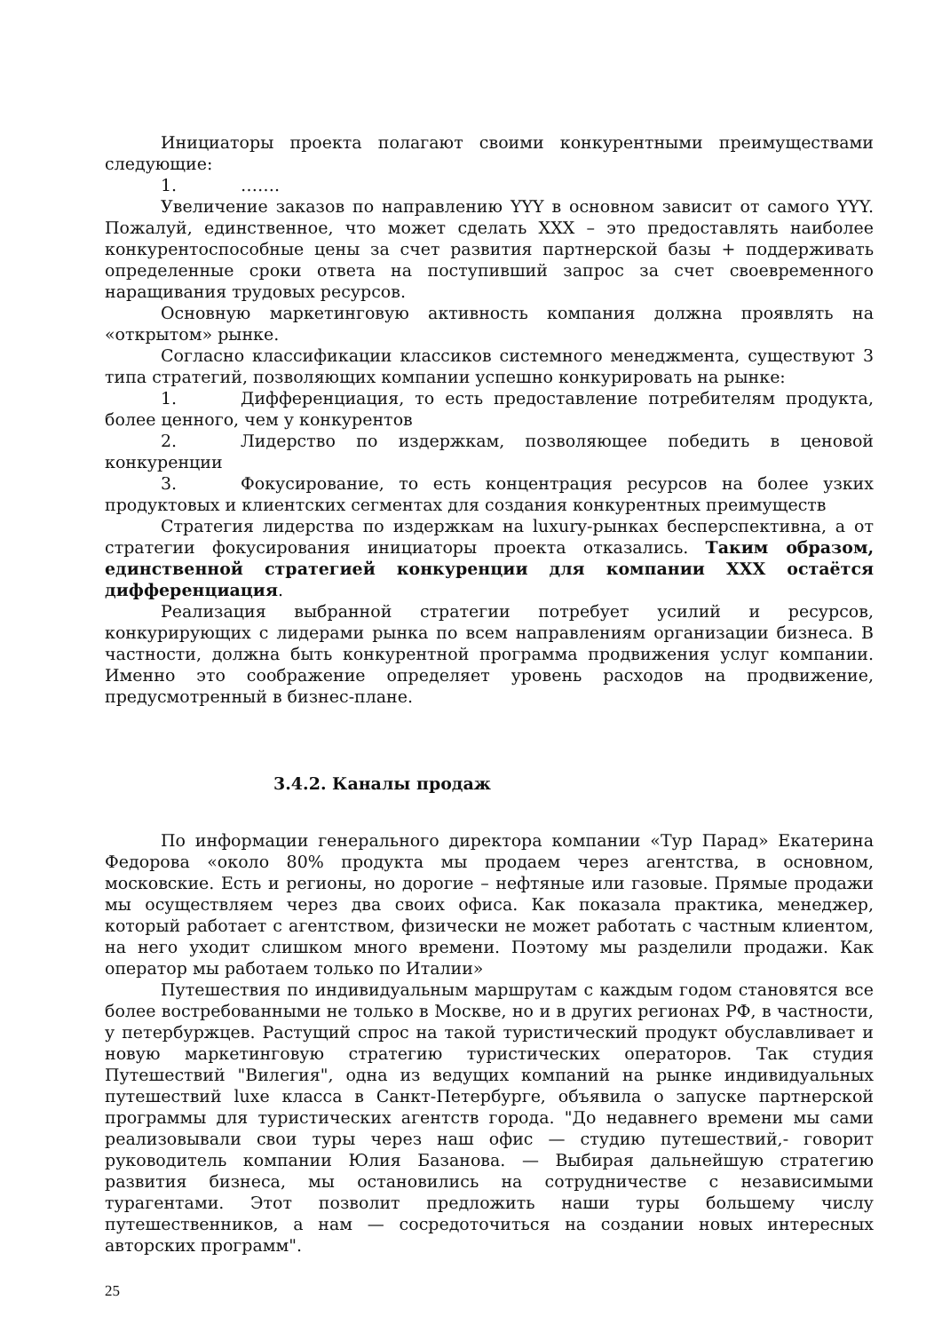Инициаторы проекта полагают своими конкурентными преимуществами следующие:
1. …….
Увеличение заказов по направлению YYY в основном зависит от самого YYY. Пожалуй, единственное, что может сделать XXX – это предоставлять наиболее конкурентоспособные цены за счет развития партнерской базы + поддерживать определенные сроки ответа на поступивший запрос за счет своевременного наращивания трудовых ресурсов.
Основную маркетинговую активность компания должна проявлять на «открытом» рынке.
Согласно классификации классиков системного менеджмента, существуют 3 типа стратегий, позволяющих компании успешно конкурировать на рынке:
1. Дифференциация, то есть предоставление потребителям продукта, более ценного, чем у конкурентов
2. Лидерство по издержкам, позволяющее победить в ценовой конкуренции
3. Фокусирование, то есть концентрация ресурсов на более узких продуктовых и клиентских сегментах для создания конкурентных преимуществ
Стратегия лидерства по издержкам на luxury-рынках бесперспективна, а от стратегии фокусирования инициаторы проекта отказались. Таким образом, единственной стратегией конкуренции для компании XXX остаётся дифференциация.
Реализация выбранной стратегии потребует усилий и ресурсов, конкурирующих с лидерами рынка по всем направлениям организации бизнеса. В частности, должна быть конкурентной программа продвижения услуг компании. Именно это соображение определяет уровень расходов на продвижение, предусмотренный в бизнес-плане.
3.4.2. Каналы продаж
По информации генерального директора компании «Тур Парад» Екатерина Федорова «около 80% продукта мы продаем через агентства, в основном, московские. Есть и регионы, но дорогие – нефтяные или газовые. Прямые продажи мы осуществляем через два своих офиса. Как показала практика, менеджер, который работает с агентством, физически не может работать с частным клиентом, на него уходит слишком много времени. Поэтому мы разделили продажи. Как оператор мы работаем только по Италии»
Путешествия по индивидуальным маршрутам с каждым годом становятся все более востребованными не только в Москве, но и в других регионах РФ, в частности, у петербуржцев. Растущий спрос на такой туристический продукт обуславливает и новую маркетинговую стратегию туристических операторов. Так студия Путешествий "Вилегия", одна из ведущих компаний на рынке индивидуальных путешествий luxe класса в Санкт-Петербурге, объявила о запуске партнерской программы для туристических агентств города. "До недавнего времени мы сами реализовывали свои туры через наш офис — студию путешествий,- говорит руководитель компании Юлия Базанова. — Выбирая дальнейшую стратегию развития бизнеса, мы остановились на сотрудничестве с независимыми турагентами. Этот позволит предложить наши туры большему числу путешественников, а нам — сосредоточиться на создании новых интересных авторских программ".
25